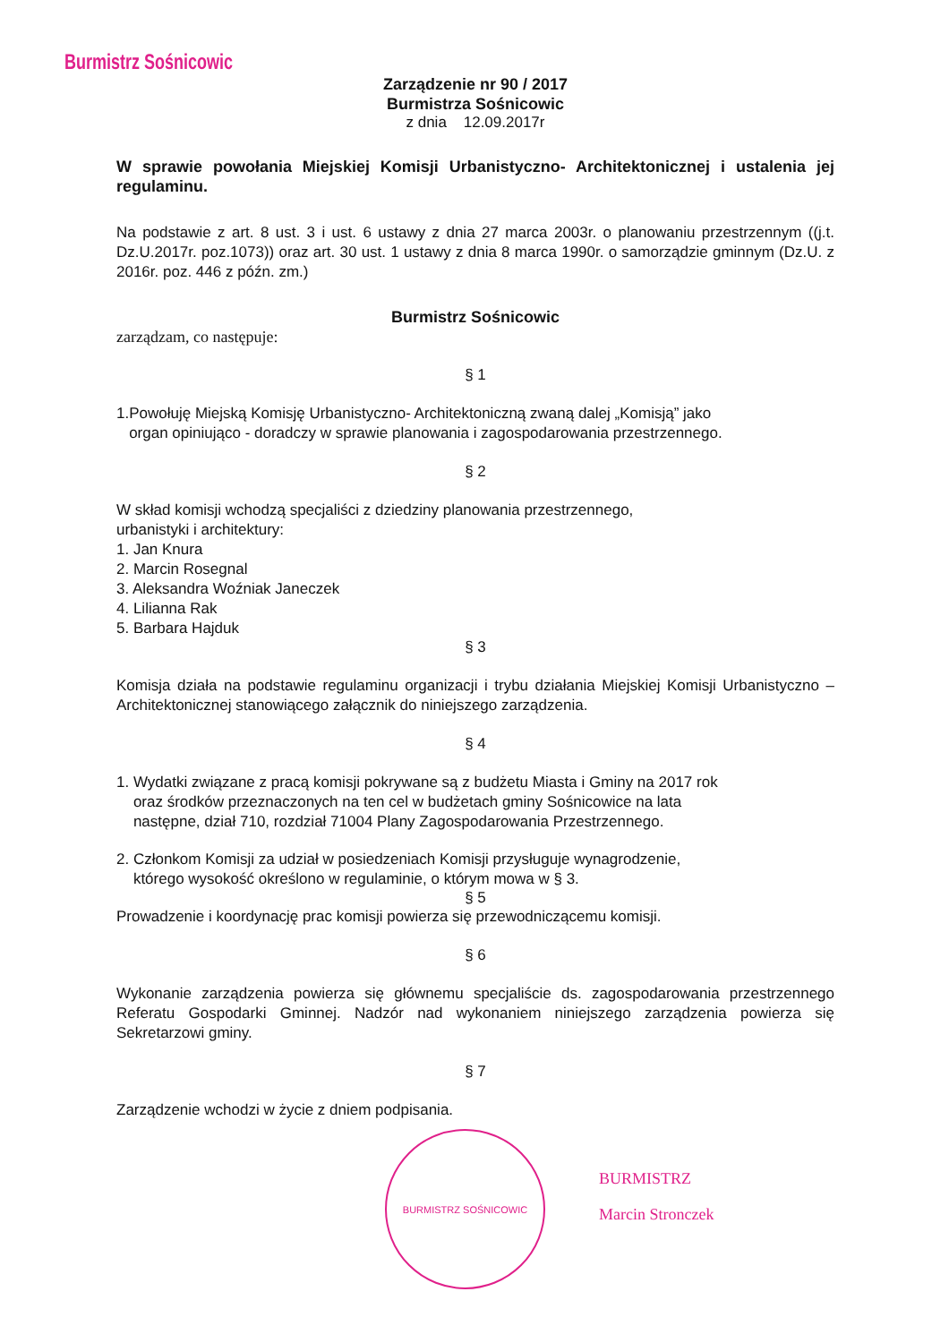Burmistrz Sośnicowic
Zarządzenie nr 90 / 2017
Burmistrza Sośnicowic
z dnia 12.09.2017r
W sprawie powołania Miejskiej Komisji Urbanistyczno- Architektonicznej i ustalenia jej regulaminu.
Na podstawie z art. 8 ust. 3 i ust. 6 ustawy z dnia 27 marca 2003r. o planowaniu przestrzennym ((j.t. Dz.U.2017r. poz.1073)) oraz art. 30 ust. 1 ustawy z dnia 8 marca 1990r. o samorządzie gminnym (Dz.U. z 2016r. poz. 446 z późn. zm.)
Burmistrz Sośnicowic
zarządzam, co następuje:
§ 1
1.Powołuję Miejską Komisję Urbanistyczno- Architektoniczną zwaną dalej „Komisją” jako
organ opiniująco - doradczy w sprawie planowania i zagospodarowania przestrzennego.
§ 2
W skład komisji wchodzą specjaliści z dziedziny planowania przestrzennego,
urbanistyki i architektury:
1. Jan Knura
2. Marcin Rosegnal
3. Aleksandra Woźniak Janeczek
4. Lilianna Rak
5. Barbara Hajduk
§ 3
Komisja działa na podstawie regulaminu organizacji i trybu działania Miejskiej Komisji Urbanistyczno – Architektonicznej stanowiącego załącznik do niniejszego zarządzenia.
§ 4
1. Wydatki związane z pracą komisji pokrywane są z budżetu Miasta i Gminy na 2017 rok
oraz środków przeznaczonych na ten cel w budżetach gminy Sośnicowice na lata
następne, dział 710, rozdział 71004 Plany Zagospodarowania Przestrzennego.
2. Członkom Komisji za udział w posiedzeniach Komisji przysługuje wynagrodzenie,
którego wysokość określono w regulaminie, o którym mowa w § 3.
§ 5
Prowadzenie i koordynację prac komisji powierza się przewodniczącemu komisji.
§ 6
Wykonanie zarządzenia powierza się głównemu specjaliście ds. zagospodarowania przestrzennego Referatu Gospodarki Gminnej. Nadzór nad wykonaniem niniejszego zarządzenia powierza się Sekretarzowi gminy.
§ 7
Zarządzenie wchodzi w życie z dniem podpisania.
BURMISTRZ SOŚNICOWIC
BURMISTRZ
Marcin Stronczek